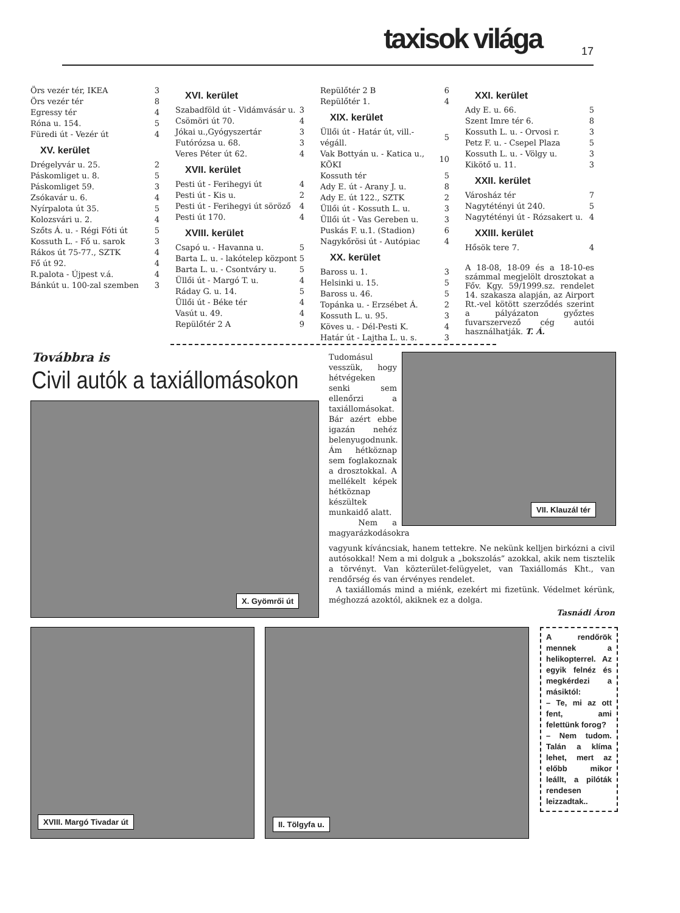taxisok világa 17
| Örs vezér tér, IKEA | 3 |
| Örs vezér tér | 8 |
| Egressy tér | 4 |
| Róna u. 154. | 5 |
| Füredi út - Vezér út | 4 |
XV. kerület
| Drégelyvár u. 25. | 2 |
| Páskomliget u. 8. | 5 |
| Páskomliget 59. | 3 |
| Zsókavár u. 6. | 4 |
| Nyírpalota út 35. | 5 |
| Kolozsvári u. 2. | 4 |
| Szőts Á. u. - Régi Fóti út | 5 |
| Kossuth L. - Fő u. sarok | 3 |
| Rákos út 75-77., SZTK | 4 |
| Fő út 92. | 4 |
| R.palota - Újpest v.á. | 4 |
| Bánkút u. 100-zal szemben | 3 |
XVI. kerület
| Szabadföld út - Vidámvásár u. | 3 |
| Csömöri út 70. | 4 |
| Jókai u.,Gyógyszertár | 3 |
| Futórózsa u. 68. | 3 |
| Veres Péter út 62. | 4 |
XVII. kerület
| Pesti út - Ferihegyi út | 4 |
| Pesti út - Kis u. | 2 |
| Pesti út - Ferihegyi út söröző | 4 |
| Pesti út 170. | 4 |
XVIII. kerület
| Csapó u. - Havanna u. | 5 |
| Barta L. u. - lakótelep központ | 5 |
| Barta L. u. - Csontváry u. | 5 |
| Üllői út - Margó T. u. | 4 |
| Ráday G. u. 14. | 5 |
| Üllői út - Béke tér | 4 |
| Vasút u. 49. | 4 |
| Repülőtér 2 A | 9 |
| Repülőtér 2 B | 6 |
| Repülőtér 1. | 4 |
XIX. kerület
| Üllői út - Határ út, vill.-végáll. | 5 |
| Vak Bottyán u. - Katica u., KÖKI | 10 |
| Kossuth tér | 5 |
| Ady E. út - Arany J. u. | 8 |
| Ady E. út 122., SZTK | 2 |
| Üllői út - Kossuth L. u. | 3 |
| Üllői út - Vas Gereben u. | 3 |
| Puskás F. u.1. (Stadion) | 6 |
| Nagykőrösi út - Autópiac | 4 |
XX. kerület
| Baross u. 1. | 3 |
| Helsinki u. 15. | 5 |
| Baross u. 46. | 5 |
| Topánka u. - Erzsébet Á. | 2 |
| Kossuth L. u. 95. | 3 |
| Köves u. - Dél-Pesti K. | 4 |
| Határ út - Lajtha L. u. s. | 3 |
XXI. kerület
| Ady E. u. 66. | 5 |
| Szent Imre tér 6. | 8 |
| Kossuth L. u. - Orvosi r. | 3 |
| Petz F. u. - Csepel Plaza | 5 |
| Kossuth L. u. - Völgy u. | 3 |
| Kikötő u. 11. | 3 |
XXII. kerület
| Városház tér | 7 |
| Nagytétényi út 240. | 5 |
| Nagytétényi út - Rózsakert u. | 4 |
XXIII. kerület
| Hősök tere 7. | 4 |
A 18-08, 18-09 és a 18-10-es számmal megjelölt drosztokat a Főv. Kgy. 59/1999.sz. rendelet 14. szakasza alapján, az Airport Rt.-vel kötött szerződés szerint a pályázaton győztes fuvarszervező cég autói használhatják. T. Á.
Továbbra is
Civil autók a taxiállomásokon
X. Gyömrői út
VII. Klauzál tér
Tudomásul vesszük, hogy hétvégeken senki sem ellenőrzi a taxiállomásokat. Bár azért ebbe igazán nehéz belenyugodnunk. Ám hétköznap sem foglakoznak a drosztokkal. A mellékelt képek hétköznap készültek munkaidő alatt.
Nem a magyarázkodásokra
vagyunk kíváncsiak, hanem tettekre. Ne nekünk kelljen birkózni a civil autósokkal! Nem a mi dolguk a „bokszolás” azokkal, akik nem tisztelik a törvényt. Van közterület-felügyelet, van Taxiállomás Kht., van rendőrség és van érvényes rendelet.
A taxiállomás mind a miénk, ezekért mi fizetünk. Védelmet kérünk, méghozzá azoktól, akiknek ez a dolga.
Tasnádi Áron
XVIII. Margó Tivadar út II. Tölgyfa u.
A rendőrök mennek a helikopterrel. Az egyik felnéz és megkérdezi a másiktól:
– Te, mi az ott fent, ami felettünk forog?
– Nem tudom. Talán a klíma lehet, mert az előbb mikor leállt, a pilóták rendesen leizzadtak..